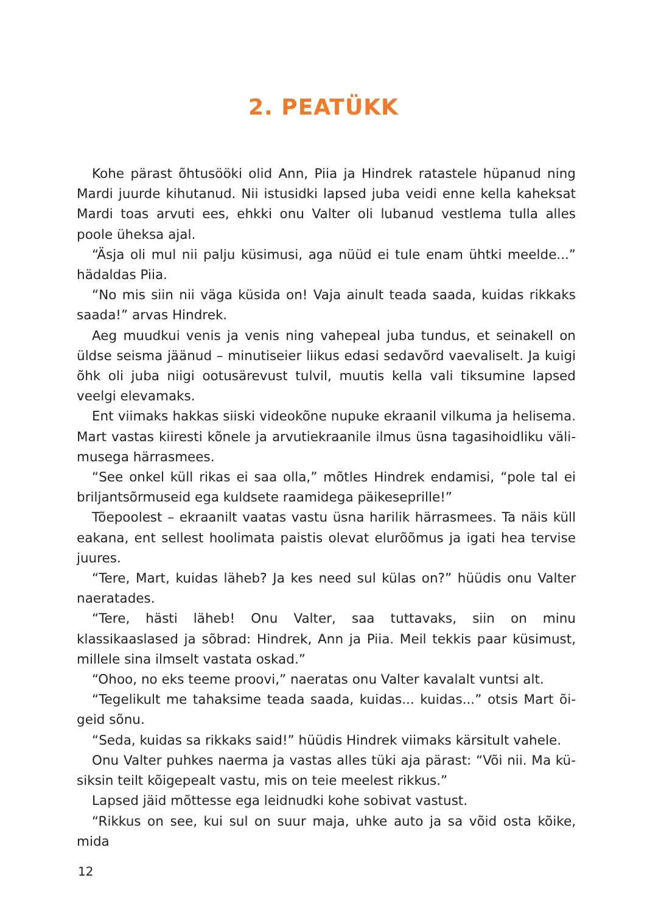2. PEATÜKK
Kohe pärast õhtusööki olid Ann, Piia ja Hindrek ratastele hüpanud ning Mardi juurde kihutanud. Nii istusidki lapsed juba veidi enne kella kaheksat Mardi toas arvuti ees, ehkki onu Valter oli lubanud vestlema tulla alles poole üheksa ajal.
“Äsja oli mul nii palju küsimusi, aga nüüd ei tule enam ühtki meelde...” hädaldas Piia.
“No mis siin nii väga küsida on! Vaja ainult teada saada, kuidas rikkaks saada!” arvas Hindrek.
Aeg muudkui venis ja venis ning vahepeal juba tundus, et seinakell on üldse seisma jäänud – minutiseier liikus edasi sedavõrd vaevaliselt. Ja kuigi õhk oli juba niigi ootusärevust tulvil, muutis kella vali tiksumine lapsed veel­gi elevamaks.
Ent viimaks hakkas siiski videokõne nupuke ekraanil vilkuma ja helisema. Mart vastas kiiresti kõnele ja arvutiekraanile ilmus üsna tagasihoidliku väli­musega härrasmees.
“See onkel küll rikas ei saa olla,” mõtles Hindrek endamisi, “pole tal ei briljantsõrmuseid ega kuldsete raamidega päikeseprille!”
Tõepoolest – ekraanilt vaatas vastu üsna harilik härrasmees. Ta näis küll eakana, ent sellest hoolimata paistis olevat elurõõmus ja igati hea tervise juures.
“Tere, Mart, kuidas läheb? Ja kes need sul külas on?” hüüdis onu Valter naeratades.
“Tere, hästi läheb! Onu Valter, saa tuttavaks, siin on minu klassikaaslased ja sõbrad: Hindrek, Ann ja Piia. Meil tekkis paar küsimust, millele sina ilmselt vastata oskad.”
“Ohoo, no eks teeme proovi,” naeratas onu Valter kavalalt vuntsi alt.
“Tegelikult me tahaksime teada saada, kuidas... kuidas...” otsis Mart õi­geid sõnu.
“Seda, kuidas sa rikkaks said!” hüüdis Hindrek viimaks kärsitult vahele.
Onu Valter puhkes naerma ja vastas alles tüki aja pärast: “Või nii. Ma kü­siksin teilt kõigepealt vastu, mis on teie meelest rikkus.”
Lapsed jäid mõttesse ega leidnudki kohe sobivat vastust.
“Rikkus on see, kui sul on suur maja, uhke auto ja sa võid osta kõike, mida
12